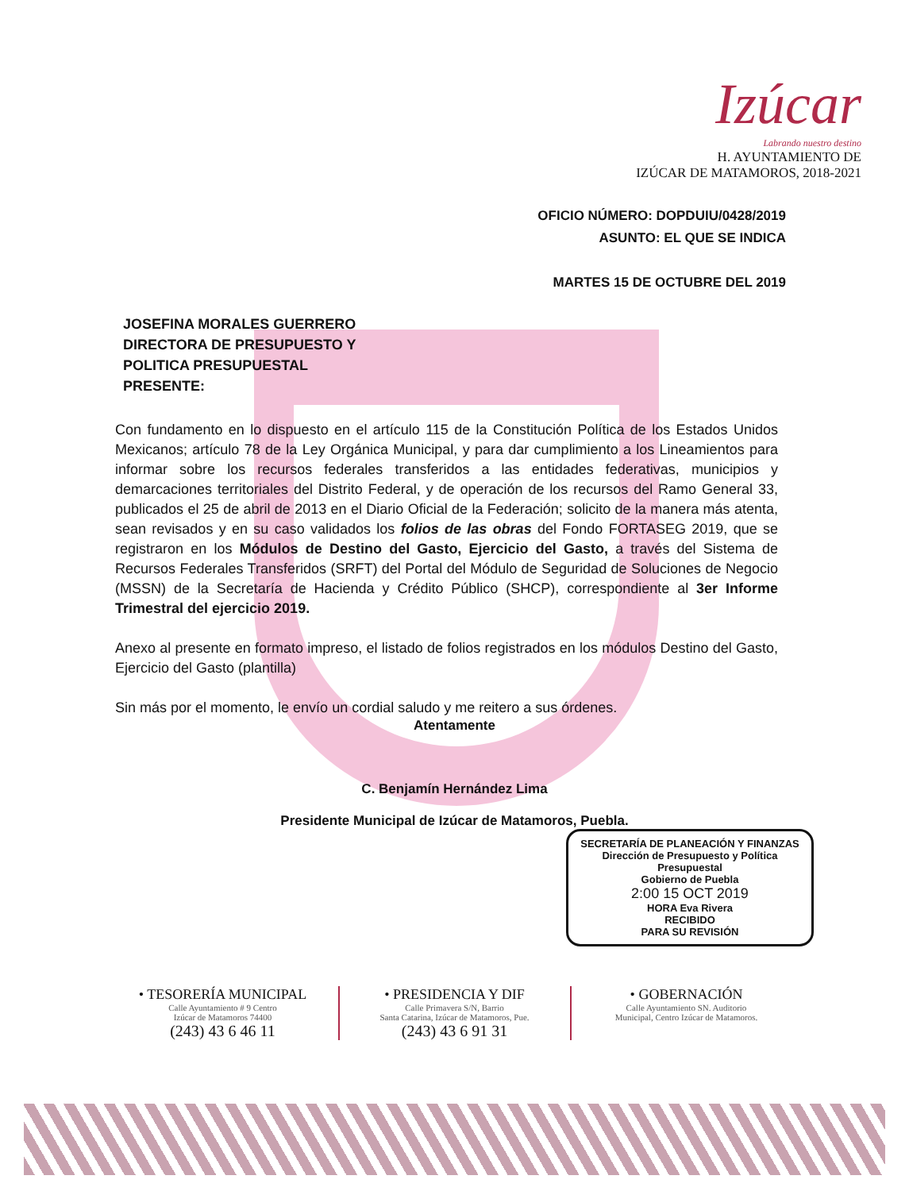Izúcar
Labrando nuestro destino
H. AYUNTAMIENTO DE
IZÚCAR DE MATAMOROS, 2018-2021
OFICIO NÚMERO: DOPDUIU/0428/2019
ASUNTO: EL QUE SE INDICA
MARTES 15 DE OCTUBRE DEL 2019
JOSEFINA MORALES GUERRERO
DIRECTORA DE PRESUPUESTO Y
POLITICA PRESUPUESTAL
PRESENTE:
Con fundamento en lo dispuesto en el artículo 115 de la Constitución Política de los Estados Unidos Mexicanos; artículo 78 de la Ley Orgánica Municipal, y para dar cumplimiento a los Lineamientos para informar sobre los recursos federales transferidos a las entidades federativas, municipios y demarcaciones territoriales del Distrito Federal, y de operación de los recursos del Ramo General 33, publicados el 25 de abril de 2013 en el Diario Oficial de la Federación; solicito de la manera más atenta, sean revisados y en su caso validados los folios de las obras del Fondo FORTASEG 2019, que se registraron en los Módulos de Destino del Gasto, Ejercicio del Gasto, a través del Sistema de Recursos Federales Transferidos (SRFT) del Portal del Módulo de Seguridad de Soluciones de Negocio (MSSN) de la Secretaría de Hacienda y Crédito Público (SHCP), correspondiente al 3er Informe Trimestral del ejercicio 2019.
Anexo al presente en formato impreso, el listado de folios registrados en los módulos Destino del Gasto, Ejercicio del Gasto (plantilla)
Sin más por el momento, le envío un cordial saludo y me reitero a sus órdenes.
Atentamente
C. Benjamín Hernández Lima
Presidente Municipal de Izúcar de Matamoros, Puebla.
SECRETARÍA DE PLANEACIÓN Y FINANZAS
Dirección de Presupuesto y Política Presupuestal
Gobierno de Puebla
2:00 15 OCT 2019
HORA Eva Rivera
RECIBIDO
PARA SU REVISIÓN
• TESORERÍA MUNICIPAL
Calle Ayuntamiento # 9 Centro
Izúcar de Matamoros 74400
(243) 43 6 46 11
• PRESIDENCIA Y DIF
Calle Primavera S/N, Barrio
Santa Catarina, Izúcar de Matamoros, Pue.
(243) 43 6 91 31
• GOBERNACIÓN
Calle Ayuntamiento SN. Auditorio
Municipal, Centro Izúcar de Matamoros.